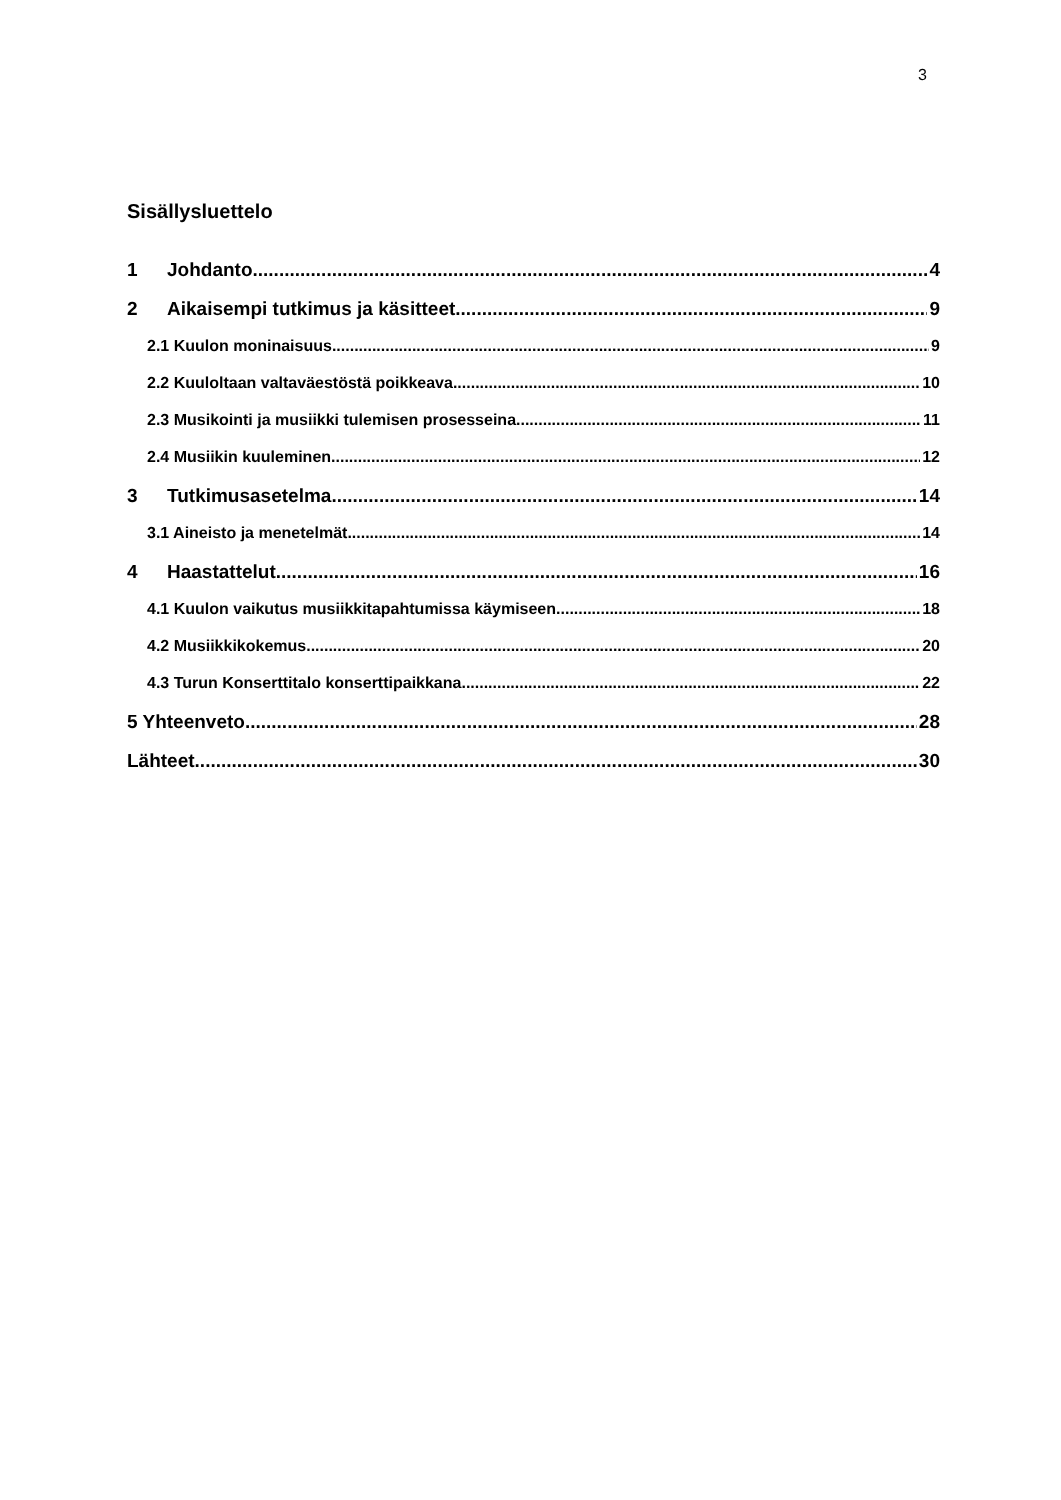3
Sisällysluettelo
1 Johdanto 4
2 Aikaisempi tutkimus ja käsitteet 9
2.1 Kuulon moninaisuus 9
2.2 Kuuloltaan valtaväestöstä poikkeava 10
2.3 Musikointi ja musiikki tulemisen prosesseina 11
2.4 Musiikin kuuleminen 12
3 Tutkimusasetelma 14
3.1 Aineisto ja menetelmät 14
4 Haastattelut 16
4.1 Kuulon vaikutus musiikkitapahtumissa käymiseen 18
4.2 Musiikkikokemus 20
4.3 Turun Konserttitalo konserttipaikkana 22
5 Yhteenveto 28
Lähteet 30